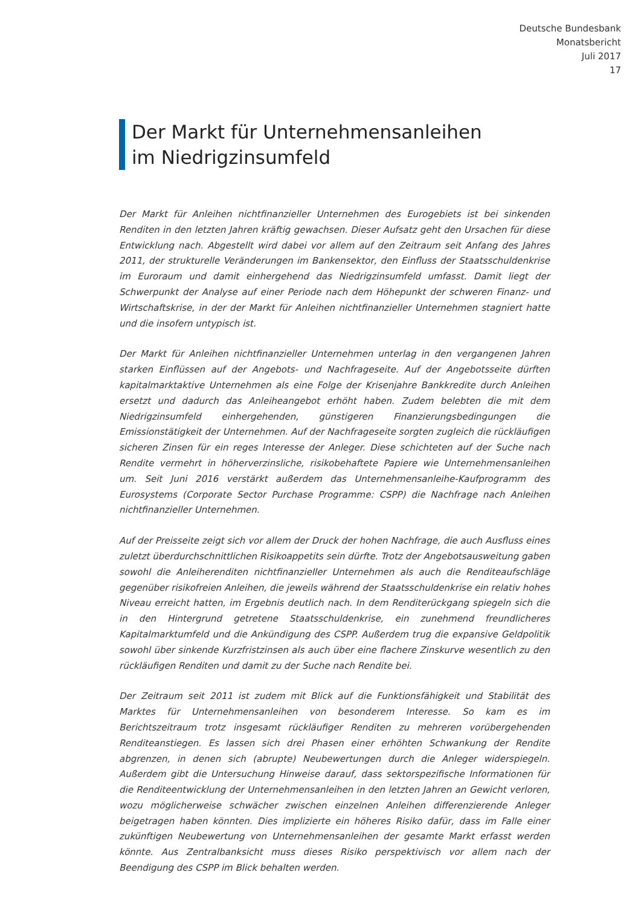Deutsche Bundesbank
Monatsbericht
Juli 2017
17
Der Markt für Unternehmensanleihen
im Niedrigzinsumfeld
Der Markt für Anleihen nichtfinanzieller Unternehmen des Eurogebiets ist bei sinkenden Renditen in den letzten Jahren kräftig gewachsen. Dieser Aufsatz geht den Ursachen für diese Entwicklung nach. Abgestellt wird dabei vor allem auf den Zeitraum seit Anfang des Jahres 2011, der strukturelle Veränderungen im Bankensektor, den Einfluss der Staatsschuldenkrise im Euroraum und damit einhergehend das Niedrigzinsumfeld umfasst. Damit liegt der Schwerpunkt der Analyse auf einer Periode nach dem Höhepunkt der schweren Finanz- und Wirtschaftskrise, in der der Markt für Anleihen nichtfinanzieller Unternehmen stagniert hatte und die insofern untypisch ist.
Der Markt für Anleihen nichtfinanzieller Unternehmen unterlag in den vergangenen Jahren starken Einflüssen auf der Angebots- und Nachfrageseite. Auf der Angebotsseite dürften kapitalmarktaktive Unternehmen als eine Folge der Krisenjahre Bankkredite durch Anleihen ersetzt und dadurch das Anleiheangebot erhöht haben. Zudem belebten die mit dem Niedrigzinsumfeld einhergehenden, günstigeren Finanzierungsbedingungen die Emissionstätigkeit der Unternehmen. Auf der Nachfrageseite sorgten zugleich die rückläufigen sicheren Zinsen für ein reges Interesse der Anleger. Diese schichteten auf der Suche nach Rendite vermehrt in höherverzinsliche, risikobehaftete Papiere wie Unternehmensanleihen um. Seit Juni 2016 verstärkt außerdem das Unternehmensanleihe-Kaufprogramm des Eurosystems (Corporate Sector Purchase Programme: CSPP) die Nachfrage nach Anleihen nichtfinanzieller Unternehmen.
Auf der Preisseite zeigt sich vor allem der Druck der hohen Nachfrage, die auch Ausfluss eines zuletzt überdurchschnittlichen Risikoappetits sein dürfte. Trotz der Angebotsausweitung gaben sowohl die Anleiherenditen nichtfinanzieller Unternehmen als auch die Renditeaufschläge gegenüber risikofreien Anleihen, die jeweils während der Staatsschuldenkrise ein relativ hohes Niveau erreicht hatten, im Ergebnis deutlich nach. In dem Renditerückgang spiegeln sich die in den Hintergrund getretene Staatsschuldenkrise, ein zunehmend freundlicheres Kapitalmarktumfeld und die Ankündigung des CSPP. Außerdem trug die expansive Geldpolitik sowohl über sinkende Kurzfristzinsen als auch über eine flachere Zinskurve wesentlich zu den rückläufigen Renditen und damit zu der Suche nach Rendite bei.
Der Zeitraum seit 2011 ist zudem mit Blick auf die Funktionsfähigkeit und Stabilität des Marktes für Unternehmensanleihen von besonderem Interesse. So kam es im Berichtszeitraum trotz insgesamt rückläufiger Renditen zu mehreren vorübergehenden Renditeanstiegen. Es lassen sich drei Phasen einer erhöhten Schwankung der Rendite abgrenzen, in denen sich (abrupte) Neubewertungen durch die Anleger widerspiegeln. Außerdem gibt die Untersuchung Hinweise darauf, dass sektorspezifische Informationen für die Renditeentwicklung der Unternehmensanleihen in den letzten Jahren an Gewicht verloren, wozu möglicherweise schwächer zwischen einzelnen Anleihen differenzierende Anleger beigetragen haben könnten. Dies implizierte ein höheres Risiko dafür, dass im Falle einer zukünftigen Neubewertung von Unternehmensanleihen der gesamte Markt erfasst werden könnte. Aus Zentralbanksicht muss dieses Risiko perspektivisch vor allem nach der Beendigung des CSPP im Blick behalten werden.